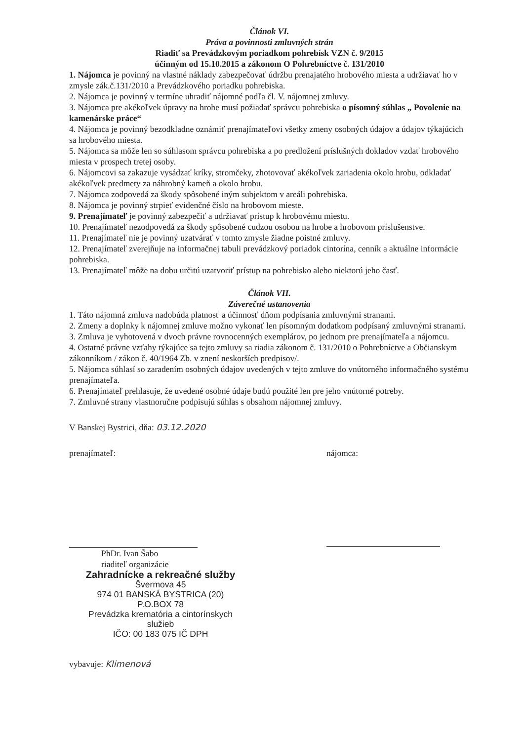Článok VI.
Práva a povinnosti zmluvných strán
Riadiť sa Prevádzkovým poriadkom pohrebísk VZN č. 9/2015
účinným od 15.10.2015 a zákonom O Pohrebníctve č. 131/2010
1. Nájomca je povinný na vlastné náklady zabezpečovať údržbu prenajatého hrobového miesta a udržiavať ho v zmysle zák.č.131/2010 a Prevádzkového poriadku pohrebiska.
2. Nájomca je povinný v termíne uhradiť nájomné podľa čl. V. nájomnej zmluvy.
3. Nájomca pre akékoľvek úpravy na hrobe musí požiadať správcu pohrebiska o písomný súhlas „ Povolenie na kamenárske práce“
4. Nájomca je povinný bezodkladne oznámiť prenajímateľovi všetky zmeny osobných údajov a údajov týkajúcich sa hrobového miesta.
5. Nájomca sa môže len so súhlasom správcu pohrebiska a po predložení príslušných dokladov vzdať hrobového miesta v prospech tretej osoby.
6. Nájomcovi sa zakazuje vysádzať kríky, stromčeky, zhotovovať akékoľvek zariadenia okolo hrobu, odkladať akékoľvek predmety za náhrobný kameň a okolo hrobu.
7. Nájomca zodpovedá za škody spôsobené iným subjektom v areáli pohrebiska.
8. Nájomca je povinný strpieť evidenčné číslo na hrobovom mieste.
9. Prenajímateľ je povinný zabezpečiť a udržiavať prístup k hrobovému miestu.
10. Prenajímateľ nezodpovedá za škody spôsobené cudzou osobou na hrobe a hrobovom príslušenstve.
11. Prenajímateľ nie je povinný uzatvárať v tomto zmysle žiadne poistné zmluvy.
12. Prenajímateľ zverejňuje na informačnej tabuli prevádzkový poriadok cintorína, cenník a aktuálne informácie pohrebiska.
13. Prenajímateľ môže na dobu určitú uzatvoriť prístup na pohrebisko alebo niektorú jeho časť.
Článok VII.
Záverečné ustanovenia
1. Táto nájomná zmluva nadobúda platnosť a účinnosť dňom podpísania zmluvnými stranami.
2. Zmeny a doplnky k nájomnej zmluve možno vykonať len písomným dodatkom podpísaný zmluvnými stranami.
3. Zmluva je vyhotovená v dvoch právne rovnocenných exemplárov, po jednom pre prenajímateľa a nájomcu.
4. Ostatné právne vzťahy týkajúce sa tejto zmluvy sa riadia zákonom č. 131/2010 o Pohrebníctve a Občianskym zákonníkom / zákon č. 40/1964 Zb. v znení neskorších predpisov/.
5. Nájomca súhlasí so zaradením osobných údajov uvedených v tejto zmluve do vnútorného informačného systému prenajímateľa.
6. Prenajímateľ prehlasuje, že uvedené osobné údaje budú použité len pre jeho vnútorné potreby.
7. Zmluvné strany vlastnoručne podpisujú súhlas s obsahom nájomnej zmluvy.
V Banskej Bystrici, dňa: 03.12.2020
prenajímateľ:
PhDr. Ivan Šabo
riaditeľ organizácie
nájomca:
Zahradnícke a rekreačné služby
Švermova 45
974 01 BANSKÁ BYSTRICA (20)
P.O.BOX 78
Prevádzka krematória a cintorínskych služieb
IČO: 00 183 075 IČ DPH
vybavuje: Klimenová